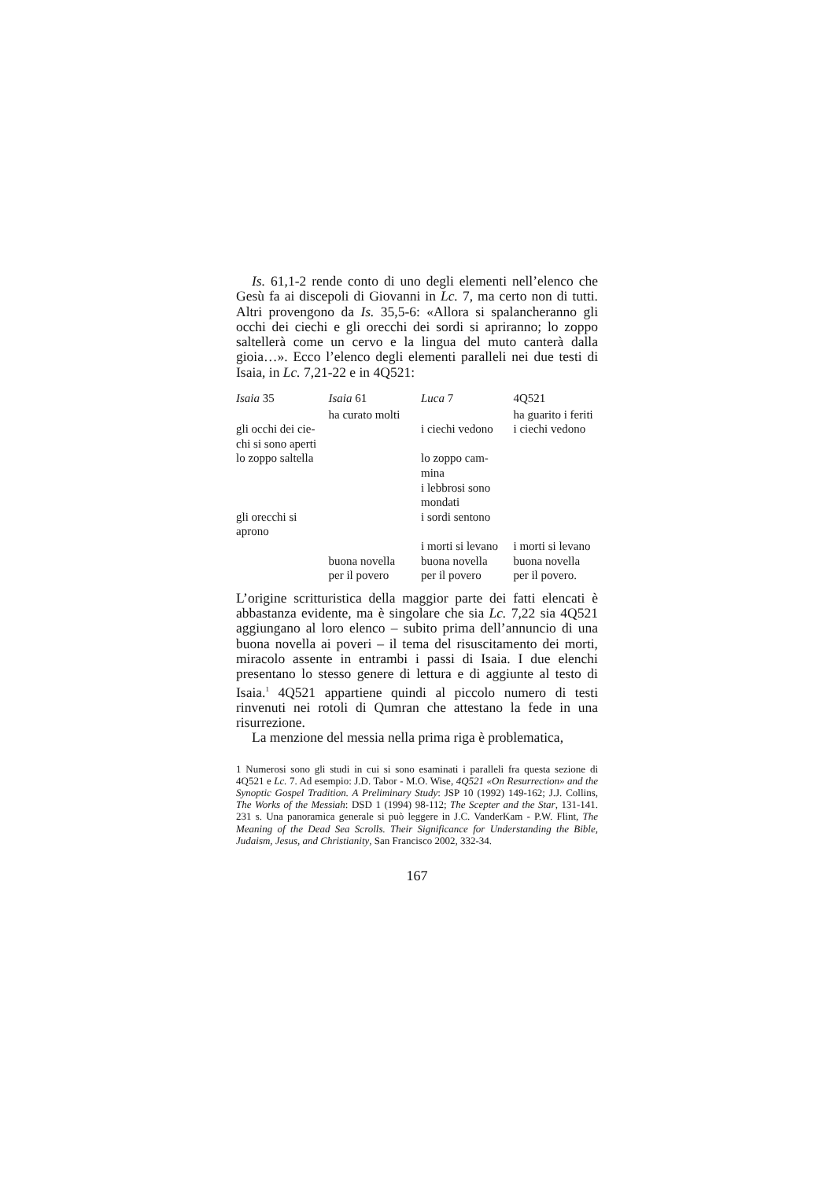Is. 61,1-2 rende conto di uno degli elementi nell’elenco che Gesù fa ai discepoli di Giovanni in Lc. 7, ma certo non di tutti. Altri provengono da Is. 35,5-6: «Allora si spalancheranno gli occhi dei ciechi e gli orecchi dei sordi si apriranno; lo zoppo saltellerà come un cervo e la lingua del muto canterà dalla gioia…». Ecco l’elenco degli elementi paralleli nei due testi di Isaia, in Lc. 7,21-22 e in 4Q521:
| Isaia 35 | Isaia 61 | Luca 7 | 4Q521 |
| --- | --- | --- | --- |
| | ha curato molti | | ha guarito i feriti |
| gli occhi dei cie- chi si sono aperti | | i ciechi vedono | i ciechi vedono |
| lo zoppo saltella | | lo zoppo cam- mina | |
| | | i lebbrosi sono mondati | |
| gli orecchi si aprono | | i sordi sentono | |
| | | i morti si levano | i morti si levano |
| | buona novella per il povero | buona novella per il povero | buona novella per il povero. |
L’origine scritturistica della maggior parte dei fatti elencati è abbastanza evidente, ma è singolare che sia Lc. 7,22 sia 4Q521 aggiungano al loro elenco – subito prima dell’annuncio di una buona novella ai poveri – il tema del risuscitamento dei morti, miracolo assente in entrambi i passi di Isaia. I due elenchi presentano lo stesso genere di lettura e di aggiunte al testo di Isaia.<sup>1</sup> 4Q521 appartiene quindi al piccolo numero di testi rinvenuti nei rotoli di Qumran che attestano la fede in una risurrezione.
La menzione del messia nella prima riga è problematica,
1 Numerosi sono gli studi in cui si sono esaminati i paralleli fra questa sezione di 4Q521 e Lc. 7. Ad esempio: J.D. Tabor - M.O. Wise, 4Q521 «On Resurrection» and the Synoptic Gospel Tradition. A Preliminary Study: JSP 10 (1992) 149-162; J.J. Collins, The Works of the Messiah: DSD 1 (1994) 98-112; The Scepter and the Star, 131-141. 231 s. Una panoramica generale si può leggere in J.C. VanderKam - P.W. Flint, The Meaning of the Dead Sea Scrolls. Their Significance for Understanding the Bible, Judaism, Jesus, and Christianity, San Francisco 2002, 332-34.
167